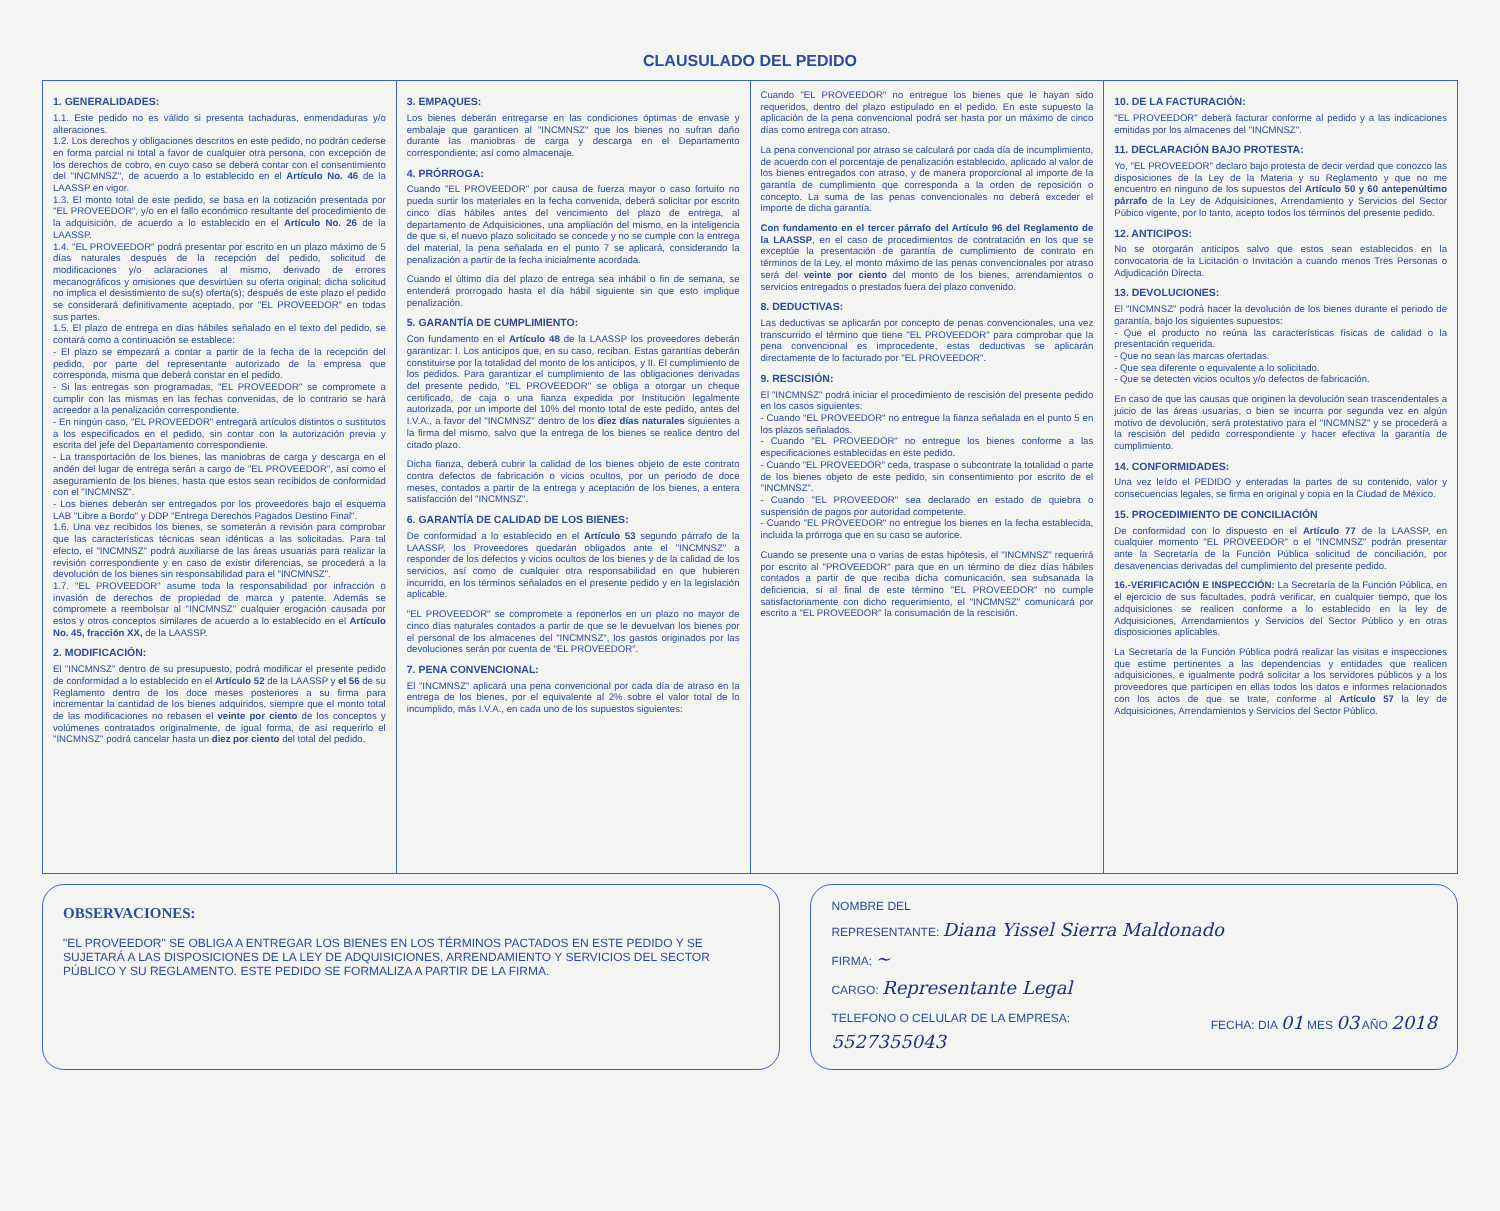CLAUSULADO DEL PEDIDO
1. GENERALIDADES:
1.1. Este pedido no es válido si presenta tachaduras, enmendaduras y/o alteraciones.
1.2. Los derechos y obligaciones descritos en este pedido, no podrán cederse en forma parcial ni total a favor de cualquier otra persona, con excepción de los derechos de cobro, en cuyo caso se deberá contar con el consentimiento del "INCMNSZ", de acuerdo a lo establecido en el Artículo No. 46 de la LAASSP en vigor.
1.3. El monto total de este pedido, se basa en la cotización presentada por "EL PROVEEDOR", y/o en el fallo económico resultante del procedimiento de la adquisición, de acuerdo a lo establecido en el Artículo No. 26 de la LAASSP.
1.4. "EL PROVEEDOR" podrá presentar por escrito en un plazo máximo de 5 días naturales después de la recepción del pedido, solicitud de modificaciones y/o aclaraciones al mismo, derivado de errores mecanográficos y omisiones que desvirtúen su oferta original; dicha solicitud no implica el desistimiento de su(s) oferta(s); después de este plazo el pedido se considerará definitivamente aceptado, por "EL PROVEEDOR" en todas sus partes.
1.5. El plazo de entrega en días hábiles señalado en el texto del pedido, se contará como a continuación se establece:
- El plazo se empezará a contar a partir de la fecha de la recepción del pedido, por parte del representante autorizado de la empresa que corresponda, misma que deberá constar en el pedido.
- Si las entregas son programadas, "EL PROVEEDOR" se compromete a cumplir con las mismas en las fechas convenidas, de lo contrario se hará acreedor a la penalización correspondiente.
- En ningún caso, "EL PROVEEDOR" entregará artículos distintos o sustitutos a los especificados en el pedido, sin contar con la autorización previa y escrita del jefe del Departamento correspondiente.
- La transportación de los bienes, las maniobras de carga y descarga en el andén del lugar de entrega serán a cargo de "EL PROVEEDOR", así como el aseguramiento de los bienes, hasta que estos sean recibidos de conformidad con el "INCMNSZ".
- Los bienes deberán ser entregados por los proveedores bajo el esquema LAB "Libre a Bordo" y DDP "Entrega Derechos Pagados Destino Final".
1.6. Una vez recibidos los bienes, se someterán a revisión para comprobar que las características técnicas sean idénticas a las solicitadas. Para tal efecto, el "INCMNSZ" podrá auxiliarse de las áreas usuarias para realizar la revisión correspondiente y en caso de existir diferencias, se procederá a la devolución de los bienes sin responsabilidad para el "INCMNSZ".
1.7. "EL PROVEEDOR" asume toda la responsabilidad por infracción o invasión de derechos de propiedad de marca y patente. Además se compromete a reembolsar al "INCMNSZ" cualquier erogación causada por estos y otros conceptos similares de acuerdo a lo establecido en el Artículo No. 45, fracción XX, de la LAASSP.
2. MODIFICACIÓN:
El "INCMNSZ" dentro de su presupuesto, podrá modificar el presente pedido de conformidad a lo establecido en el Artículo 52 de la LAASSP y el 56 de su Reglamento dentro de los doce meses posteriores a su firma para incrementar la cantidad de los bienes adquiridos, siempre que el monto total de las modificaciones no rebasen el veinte por ciento de los conceptos y volúmenes contratados originalmente, de igual forma, de así requerirlo el "INCMNSZ" podrá cancelar hasta un diez por ciento del total del pedido.
3. EMPAQUES:
Los bienes deberán entregarse en las condiciones óptimas de envase y embalaje que garanticen al "INCMNSZ" que los bienes no sufran daño durante las maniobras de carga y descarga en el Departamento correspondiente; así como almacenaje.
4. PRÓRROGA:
Cuando "EL PROVEEDOR" por causa de fuerza mayor o caso fortuito no pueda surtir los materiales en la fecha convenida, deberá solicitar por escrito cinco días hábiles antes del vencimiento del plazo de entrega, al departamento de Adquisiciones, una ampliación del mismo, en la inteligencia de que si, el nuevo plazo solicitado se concede y no se cumple con la entrega del material, la pena señalada en el punto 7 se aplicará, considerando la penalización a partir de la fecha inicialmente acordada.
Cuando el último día del plazo de entrega sea inhábil o fin de semana, se entenderá prorrogado hasta el día hábil siguiente sin que esto implique penalización.
5. GARANTÍA DE CUMPLIMIENTO:
Con fundamento en el Artículo 48 de la LAASSP los proveedores deberán garantizar: I. Los anticipos que, en su caso, reciban. Estas garantías deberán constituirse por la totalidad del monto de los anticipos, y II. El cumplimiento de los pedidos. Para garantizar el cumplimiento de las obligaciones derivadas del presente pedido, "EL PROVEEDOR" se obliga a otorgar un cheque certificado, de caja o una fianza expedida por Institución legalmente autorizada, por un importe del 10% del monto total de este pedido, antes del I.V.A., a favor del "INCMNSZ" dentro de los diez días naturales siguientes a la firma del mismo, salvo que la entrega de los bienes se realice dentro del citado plazo.
Dicha fianza, deberá cubrir la calidad de los bienes objeto de este contrato contra defectos de fabricación o vicios ocultos, por un periodo de doce meses, contados a partir de la entrega y aceptación de los bienes, a entera satisfacción del "INCMNSZ".
6. GARANTÍA DE CALIDAD DE LOS BIENES:
De conformidad a lo establecido en el Artículo 53 segundo párrafo de la LAASSP, los Proveedores quedarán obligados ante el "INCMNSZ" a responder de los defectos y vicios ocultos de los bienes y de la calidad de los servicios, así como de cualquier otra responsabilidad en que hubieren incurrido, en los términos señalados en el presente pedido y en la legislación aplicable.
"EL PROVEEDOR" se compromete a reponerlos en un plazo no mayor de cinco días naturales contados a partir de que se le devuelvan los bienes por el personal de los almacenes del "INCMNSZ", los gastos originados por las devoluciones serán por cuenta de "EL PROVEEDOR".
7. PENA CONVENCIONAL:
El "INCMNSZ" aplicará una pena convencional por cada día de atraso en la entrega de los bienes, por el equivalente al 2% sobre el valor total de lo incumplido, más I.V.A., en cada uno de los supuestos siguientes:
Cuando "EL PROVEEDOR" no entregue los bienes que le hayan sido requeridos, dentro del plazo estipulado en el pedido. En este supuesto la aplicación de la pena convencional podrá ser hasta por un máximo de cinco días como entrega con atraso.
La pena convencional por atraso se calculará por cada día de incumplimiento, de acuerdo con el porcentaje de penalización establecido, aplicado al valor de los bienes entregados con atraso, y de manera proporcional al importe de la garantía de cumplimiento que corresponda a la orden de reposición o concepto. La suma de las penas convencionales no deberá exceder el importe de dicha garantía.
Con fundamento en el tercer párrafo del Artículo 96 del Reglamento de la LAASSP, en el caso de procedimientos de contratación en los que se exceptúe la presentación de garantía de cumplimiento de contrato en términos de la Ley, el monto máximo de las penas convencionales por atraso será del veinte por ciento del monto de los bienes, arrendamientos o servicios entregados o prestados fuera del plazo convenido.
8. DEDUCTIVAS:
Las deductivas se aplicarán por concepto de penas convencionales, una vez transcurrido el término que tiene "EL PROVEEDOR" para comprobar que la pena convencional es improcedente, estas deductivas se aplicarán directamente de lo facturado por "EL PROVEEDOR".
9. RESCISIÓN:
El "INCMNSZ" podrá iniciar el procedimiento de rescisión del presente pedido en los casos siguientes:
- Cuando "EL PROVEEDOR" no entregue la fianza señalada en el punto 5 en los plazos señalados.
- Cuando "EL PROVEEDOR" no entregue los bienes conforme a las especificaciones establecidas en este pedido.
- Cuando "EL PROVEEDOR" ceda, traspase o subcontrate la totalidad o parte de los bienes objeto de este pedido, sin consentimiento por escrito de el "INCMNSZ".
- Cuando "EL PROVEEDOR" sea declarado en estado de quiebra o suspensión de pagos por autoridad competente.
- Cuando "EL PROVEEDOR" no entregue los bienes en la fecha establecida, incluida la prórroga que en su caso se autorice.
Cuando se presente una o varias de estas hipótesis, el "INCMNSZ" requerirá por escrito al "PROVEEDOR" para que en un término de diez días hábiles contados a partir de que reciba dicha comunicación, sea subsanada la deficiencia, si al final de este término "EL PROVEEDOR" no cumple satisfactoriamente con dicho requerimiento, el "INCMNSZ" comunicará por escrito a "EL PROVEEDOR" la consumación de la rescisión.
10. DE LA FACTURACIÓN:
"EL PROVEEDOR" deberá facturar conforme al pedido y a las indicaciones emitidas por los almacenes del "INCMNSZ".
11. DECLARACIÓN BAJO PROTESTA:
Yo, "EL PROVEEDOR" declaro bajo protesta de decir verdad que conozco las disposiciones de la Ley de la Materia y su Reglamento y que no me encuentro en ninguno de los supuestos del Artículo 50 y 60 antepenúltimo párrafo de la Ley de Adquisiciones, Arrendamiento y Servicios del Sector Púbico vigente, por lo tanto, acepto todos los términos del presente pedido.
12. ANTICIPOS:
No se otorgarán anticipos salvo que estos sean establecidos en la convocatoria de la Licitación o Invitación a cuando menos Tres Personas o Adjudicación Directa.
13. DEVOLUCIONES:
El "INCMNSZ" podrá hacer la devolución de los bienes durante el periodo de garantía, bajo los siguientes supuestos:
- Que el producto no reúna las características físicas de calidad o la presentación requerida.
- Que no sean las marcas ofertadas.
- Que sea diferente o equivalente a lo solicitado.
- Que se detecten vicios ocultos y/o defectos de fabricación.
En caso de que las causas que originen la devolución sean trascendentales a juicio de las áreas usuarias, o bien se incurra por segunda vez en algún motivo de devolución, será protestativo para el "INCMNSZ" y se procederá a la rescisión del pedido correspondiente y hacer efectiva la garantía de cumplimiento.
14. CONFORMIDADES:
Una vez leído el PEDIDO y enteradas la partes de su contenido, valor y consecuencias legales, se firma en original y copia en la Ciudad de México.
15. PROCEDIMIENTO DE CONCILIACIÓN
De conformidad con lo dispuesto en el Artículo 77 de la LAASSP, en cualquier momento "EL PROVEEDOR" o el "INCMNSZ" podrán presentar ante la Secretaría de la Función Pública solicitud de conciliación, por desavenencias derivadas del cumplimiento del presente pedido.
16.-VERIFICACIÓN E INSPECCIÓN: La Secretaría de la Función Pública, en el ejercicio de sus facultades, podrá verificar, en cualquier tiempo, que los adquisiciones se realicen conforme a lo establecido en la ley de Adquisiciones, Arrendamientos y Servicios del Sector Público y en otras disposiciones aplicables.
La Secretaría de la Función Pública podrá realizar las visitas e inspecciones que estime pertinentes a las dependencias y entidades que realicen adquisiciones, e igualmente podrá solicitar a los servidores públicos y a los proveedores que participen en ellas todos los datos e informes relacionados con los actos de que se trate, conforme al Artículo 57 la ley de Adquisiciones, Arrendamientos y Servicios del Sector Público.
OBSERVACIONES:
"EL PROVEEDOR" SE OBLIGA A ENTREGAR LOS BIENES EN LOS TÉRMINOS PACTADOS EN ESTE PEDIDO Y SE SUJETARÁ A LAS DISPOSICIONES DE LA LEY DE ADQUISICIONES, ARRENDAMIENTO Y SERVICIOS DEL SECTOR PÚBLICO Y SU REGLAMENTO. ESTE PEDIDO SE FORMALIZA A PARTIR DE LA FIRMA.
NOMBRE DEL
REPRESENTANTE: Diana Yissel Sierra Maldonado
FIRMA: ~
CARGO: Representante Legal
TELEFONO O CELULAR DE LA EMPRESA:
5527355043 FECHA: DIA 01 MES 03 AÑO 2018